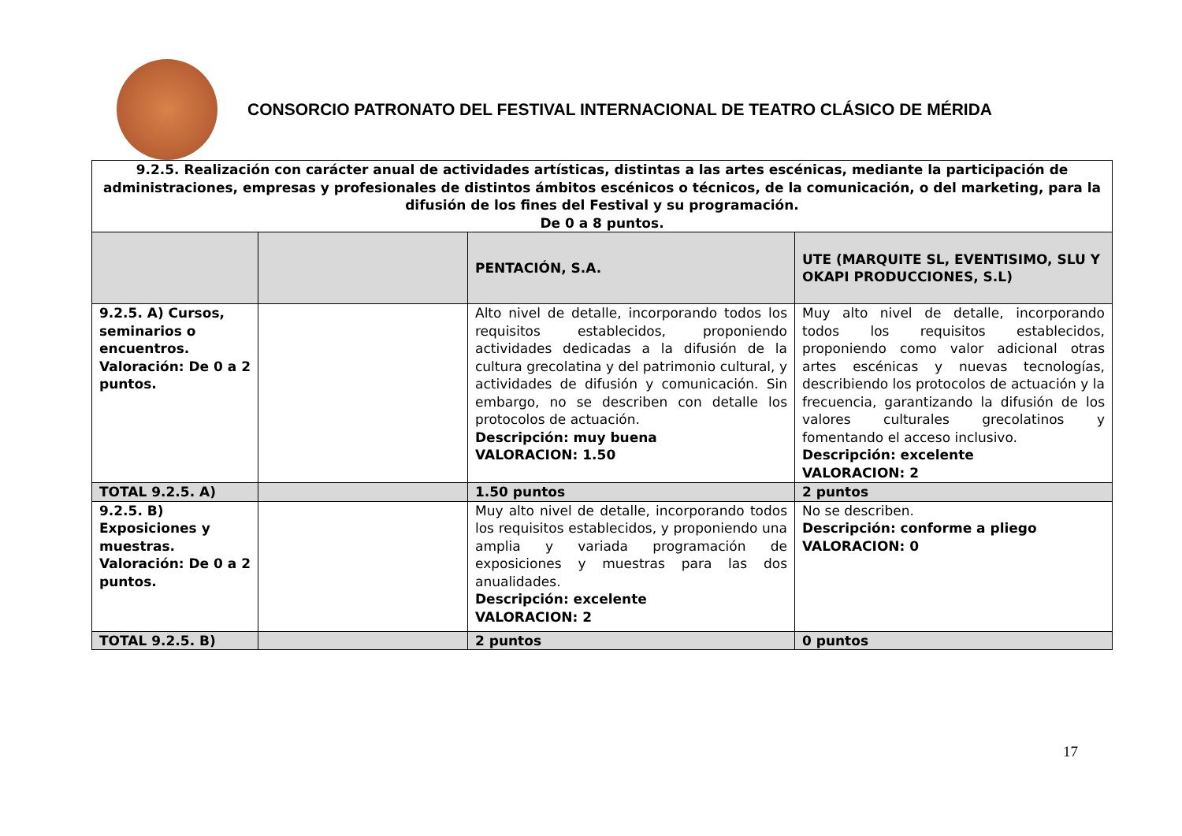CONSORCIO PATRONATO DEL FESTIVAL INTERNACIONAL DE TEATRO CLÁSICO DE MÉRIDA
| 9.2.5. Realización con carácter anual de actividades artísticas, distintas a las artes escénicas, mediante la participación de administraciones, empresas y profesionales de distintos ámbitos escénicos o técnicos, de la comunicación, o del marketing, para la difusión de los fines del Festival y su programación. De 0 a 8 puntos. | | | |
| --- | --- | --- | --- |
| | | PENTACIÓN, S.A. | UTE (MARQUITE SL, EVENTISIMO, SLU Y OKAPI PRODUCCIONES, S.L) |
| 9.2.5. A) Cursos, seminarios o encuentros. Valoración: De 0 a 2 puntos. | | Alto nivel de detalle, incorporando todos los requisitos establecidos, proponiendo actividades dedicadas a la difusión de la cultura grecolatina y del patrimonio cultural, y actividades de difusión y comunicación. Sin embargo, no se describen con detalle los protocolos de actuación. Descripción: muy buena VALORACION: 1.50 | Muy alto nivel de detalle, incorporando todos los requisitos establecidos, proponiendo como valor adicional otras artes escénicas y nuevas tecnologías, describiendo los protocolos de actuación y la frecuencia, garantizando la difusión de los valores culturales grecolatinos y fomentando el acceso inclusivo. Descripción: excelente VALORACION: 2 |
| TOTAL 9.2.5. A) | | 1.50 puntos | 2 puntos |
| 9.2.5. B) Exposiciones y muestras. Valoración: De 0 a 2 puntos. | | Muy alto nivel de detalle, incorporando todos los requisitos establecidos, y proponiendo una amplia y variada programación de exposiciones y muestras para las dos anualidades. Descripción: excelente VALORACION: 2 | No se describen. Descripción: conforme a pliego VALORACION: 0 |
| TOTAL 9.2.5. B) | | 2 puntos | 0 puntos |
17